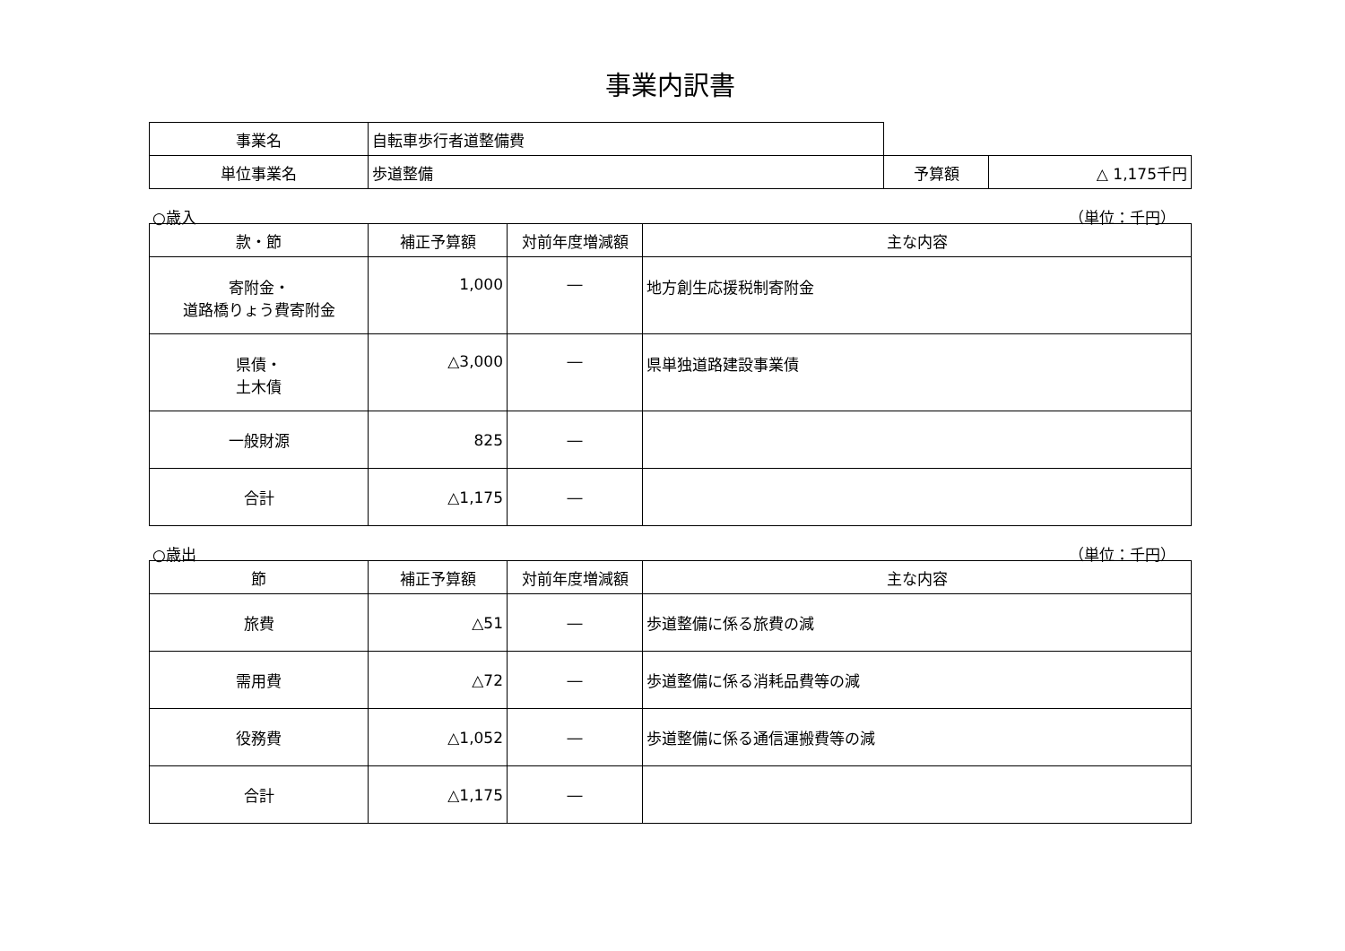事業内訳書
| 事業名 | 自転車歩行者道整備費 | | |
| 単位事業名 | 歩道整備 | 予算額 | △ 1,175千円 |
○歳入 （単位：千円）
| 款・節 | 補正予算額 | 対前年度増減額 | 主な内容 |
| --- | --- | --- | --- |
| 寄附金・ 道路橋りょう費寄附金 | 1,000 | ― | 地方創生応援税制寄附金 |
| 県債・ 土木債 | △3,000 | ― | 県単独道路建設事業債 |
| 一般財源 | 825 | ― | |
| 合計 | △1,175 | ― | |
○歳出 （単位：千円）
| 節 | 補正予算額 | 対前年度増減額 | 主な内容 |
| --- | --- | --- | --- |
| 旅費 | △51 | ― | 歩道整備に係る旅費の減 |
| 需用費 | △72 | ― | 歩道整備に係る消耗品費等の減 |
| 役務費 | △1,052 | ― | 歩道整備に係る通信運搬費等の減 |
| 合計 | △1,175 | ― | |